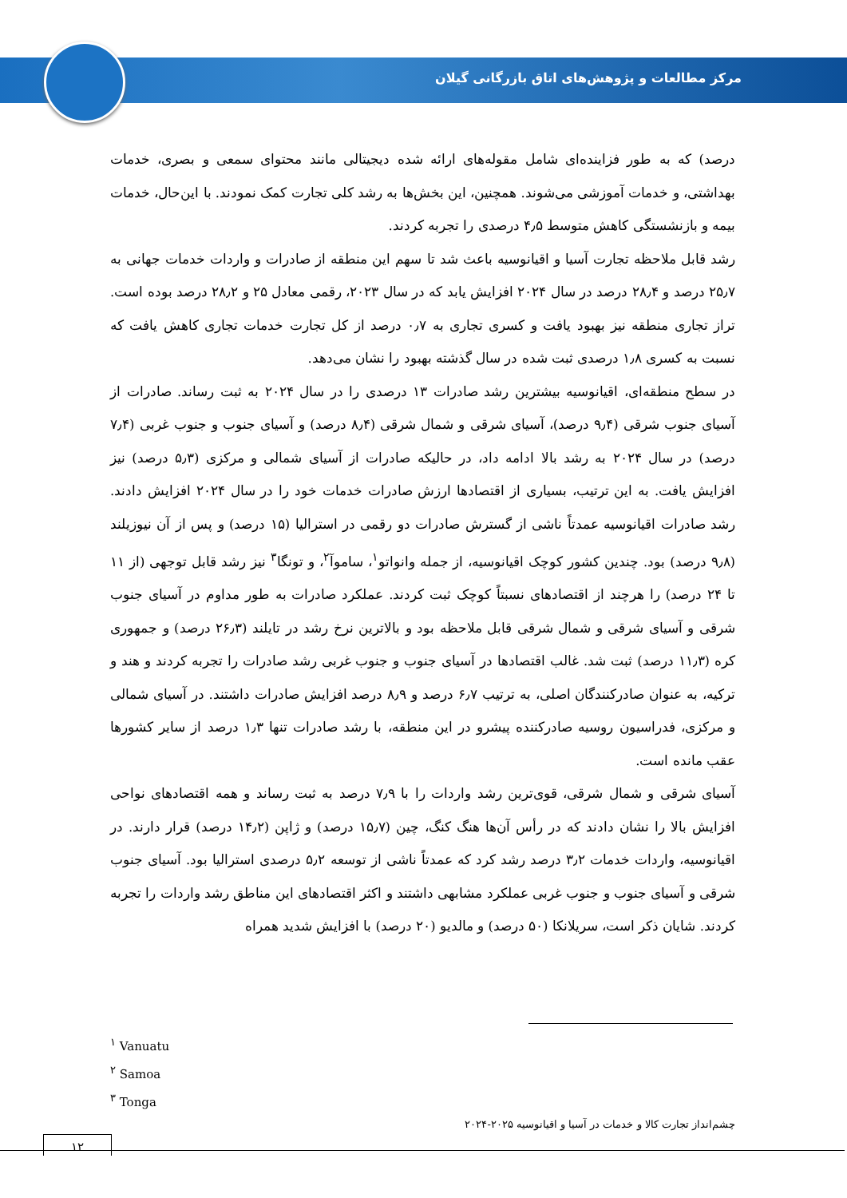مرکز مطالعات و پژوهش‌های اتاق بازرگانی گیلان
درصد) که به طور فزاینده‌ای شامل مقوله‌های ارائه شده دیجیتالی مانند محتوای سمعی و بصری، خدمات بهداشتی، و خدمات آموزشی می‌شوند. همچنین، این بخش‌ها به رشد کلی تجارت کمک نمودند. با این‌حال، خدمات بیمه و بازنشستگی کاهش متوسط ۴٫۵ درصدی را تجربه کردند.
رشد قابل ملاحظه تجارت آسیا و اقیانوسیه باعث شد تا سهم این منطقه از صادرات و واردات خدمات جهانی به ۲۵٫۷ درصد و ۲۸٫۴ درصد در سال ۲۰۲۴ افزایش یابد که در سال ۲۰۲۳، رقمی معادل ۲۵ و ۲۸٫۲ درصد بوده است. تراز تجاری منطقه نیز بهبود یافت و کسری تجاری به ۰٫۷ درصد از کل تجارت خدمات تجاری کاهش یافت که نسبت به کسری ۱٫۸ درصدی ثبت شده در سال گذشته بهبود را نشان می‌دهد.
در سطح منطقه‌ای، اقیانوسیه بیشترین رشد صادرات ۱۳ درصدی را در سال ۲۰۲۴ به ثبت رساند. صادرات از آسیای جنوب شرقی (۹٫۴ درصد)، آسیای شرقی و شمال شرقی (۸٫۴ درصد) و آسیای جنوب و جنوب غربی (۷٫۴ درصد) در سال ۲۰۲۴ به رشد بالا ادامه داد، در حالیکه صادرات از آسیای شمالی و مرکزی (۵٫۳ درصد) نیز افزایش یافت. به این ترتیب، بسیاری از اقتصادها ارزش صادرات خدمات خود را در سال ۲۰۲۴ افزایش دادند. رشد صادرات اقیانوسیه عمدتاً ناشی از گسترش صادرات دو رقمی در استرالیا (۱۵ درصد) و پس از آن نیوزیلند (۹٫۸ درصد) بود. چندین کشور کوچک اقیانوسیه، از جمله وانواتو<sup>۱</sup>، ساموآ<sup>۲</sup>، و تونگا<sup>۳</sup> نیز رشد قابل توجهی (از ۱۱ تا ۲۴ درصد) را هرچند از اقتصادهای نسبتاً کوچک ثبت کردند. عملکرد صادرات به طور مداوم در آسیای جنوب شرقی و آسیای شرقی و شمال شرقی قابل ملاحظه بود و بالاترین نرخ رشد در تایلند (۲۶٫۳ درصد) و جمهوری کره (۱۱٫۳ درصد) ثبت شد. غالب اقتصادها در آسیای جنوب و جنوب غربی رشد صادرات را تجربه کردند و هند و ترکیه، به عنوان صادرکنندگان اصلی، به ترتیب ۶٫۷ درصد و ۸٫۹ درصد افزایش صادرات داشتند. در آسیای شمالی و مرکزی، فدراسیون روسیه صادرکننده پیشرو در این منطقه، با رشد صادرات تنها ۱٫۳ درصد از سایر کشورها عقب مانده است.
آسیای شرقی و شمال شرقی، قوی‌ترین رشد واردات را با ۷٫۹ درصد به ثبت رساند و همه اقتصادهای نواحی افزایش بالا را نشان دادند که در رأس آن‌ها هنگ کنگ، چین (۱۵٫۷ درصد) و ژاپن (۱۴٫۲ درصد) قرار دارند. در اقیانوسیه، واردات خدمات ۳٫۲ درصد رشد کرد که عمدتاً ناشی از توسعه ۵٫۲ درصدی استرالیا بود. آسیای جنوب شرقی و آسیای جنوب و جنوب غربی عملکرد مشابهی داشتند و اکثر اقتصادهای این مناطق رشد واردات را تجربه کردند. شایان ذکر است، سریلانکا (۵۰ درصد) و مالدیو (۲۰ درصد) با افزایش شدید همراه
<sup>۱</sup> Vanuatu
<sup>۲</sup> Samoa
<sup>۳</sup> Tonga
چشم‌انداز تجارت کالا و خدمات در آسیا و اقیانوسیه ۲۰۲۵-۲۰۲۴
۱۲